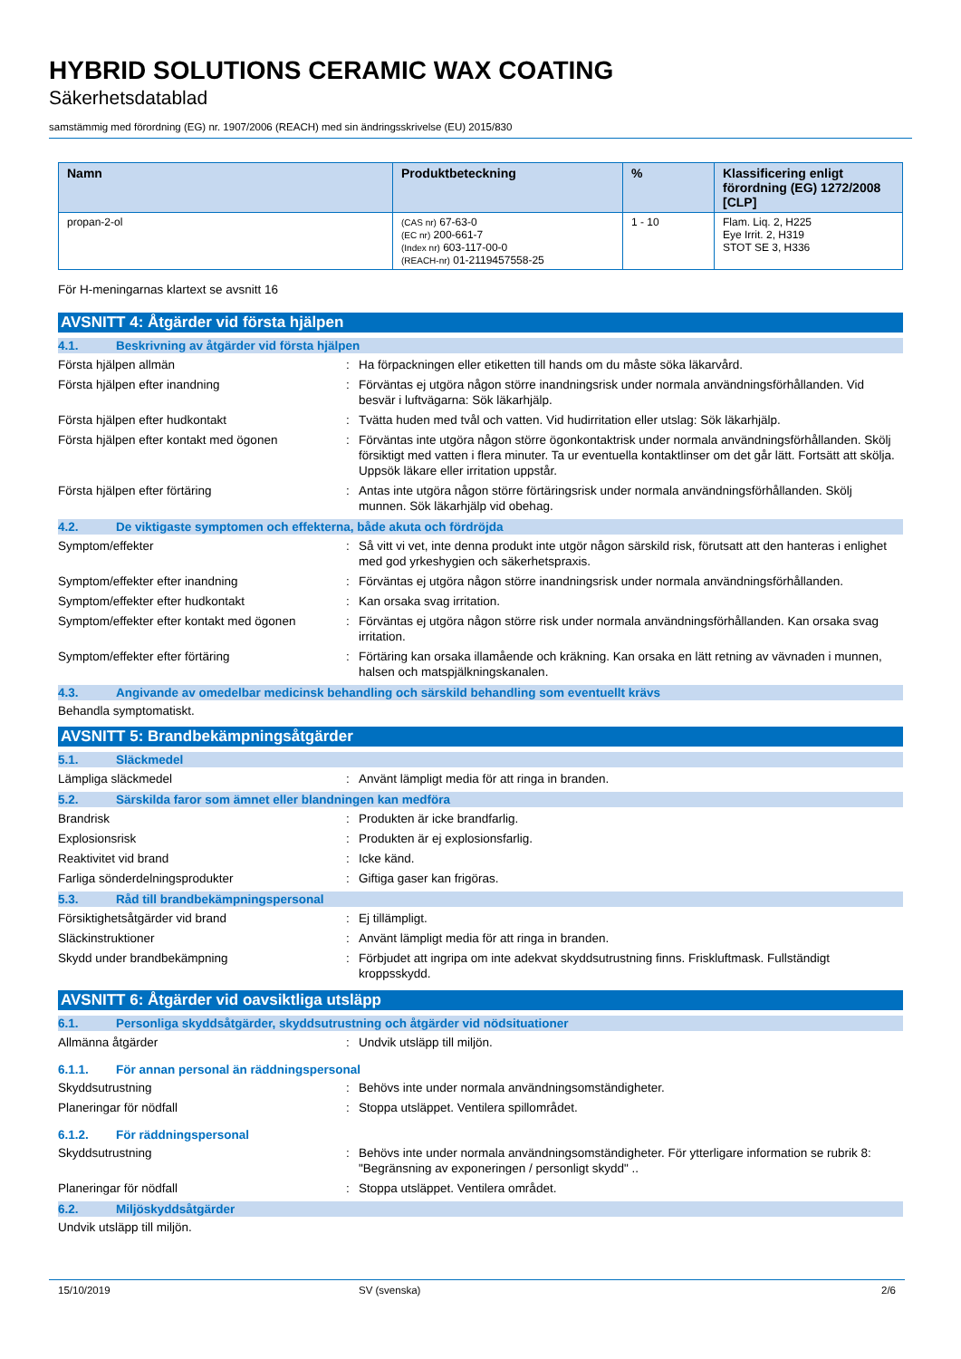HYBRID SOLUTIONS CERAMIC WAX COATING
Säkerhetsdatablad
samstämmig med förordning (EG) nr. 1907/2006 (REACH) med sin ändringsskrivelse (EU) 2015/830
| Namn | Produktbeteckning | % | Klassificering enligt förordning (EG) 1272/2008 [CLP] |
| --- | --- | --- | --- |
| propan-2-ol | (CAS nr) 67-63-0 (EC nr) 200-661-7 (Index nr) 603-117-00-0 (REACH-nr) 01-2119457558-25 | 1 - 10 | Flam. Liq. 2, H225 Eye Irrit. 2, H319 STOT SE 3, H336 |
För H-meningarnas klartext se avsnitt 16
AVSNITT 4: Åtgärder vid första hjälpen
4.1. Beskrivning av åtgärder vid första hjälpen
Första hjälpen allmän : Ha förpackningen eller etiketten till hands om du måste söka läkarvård.
Första hjälpen efter inandning : Förväntas ej utgöra någon större inandningsrisk under normala användningsförhållanden. Vid besvär i luftvägarna: Sök läkarhjälp.
Första hjälpen efter hudkontakt : Tvätta huden med tvål och vatten. Vid hudirritation eller utslag: Sök läkarhjälp.
Första hjälpen efter kontakt med ögonen : Förväntas inte utgöra någon större ögonkontaktrisk under normala användningsförhållanden. Skölj försiktigt med vatten i flera minuter. Ta ur eventuella kontaktlinser om det går lätt. Fortsätt att skölja. Uppsök läkare eller irritation uppstår.
Första hjälpen efter förtäring : Antas inte utgöra någon större förtäringsrisk under normala användningsförhållanden. Skölj munnen. Sök läkarhjälp vid obehag.
4.2. De viktigaste symptomen och effekterna, både akuta och fördröjda
Symptom/effekter : Så vitt vi vet, inte denna produkt inte utgör någon särskild risk, förutsatt att den hanteras i enlighet med god yrkeshygien och säkerhetspraxis.
Symptom/effekter efter inandning : Förväntas ej utgöra någon större inandningsrisk under normala användningsförhållanden.
Symptom/effekter efter hudkontakt : Kan orsaka svag irritation.
Symptom/effekter efter kontakt med ögonen
: Förväntas ej utgöra någon större risk under normala användningsförhållanden. Kan orsaka svag irritation.
Symptom/effekter efter förtäring : Förtäring kan orsaka illamående och kräkning. Kan orsaka en lätt retning av vävnaden i munnen, halsen och matspjälkningskanalen.
4.3. Angivande av omedelbar medicinsk behandling och särskild behandling som eventuellt krävs
Behandla symptomatiskt.
AVSNITT 5: Brandbekämpningsåtgärder
5.1. Släckmedel
Lämpliga släckmedel : Använt lämpligt media för att ringa in branden.
5.2. Särskilda faror som ämnet eller blandningen kan medföra
Brandrisk : Produkten är icke brandfarlig.
Explosionsrisk : Produkten är ej explosionsfarlig.
Reaktivitet vid brand : Icke känd.
Farliga sönderdelningsprodukter : Giftiga gaser kan frigöras.
5.3. Råd till brandbekämpningspersonal
Försiktighetsåtgärder vid brand : Ej tillämpligt.
Släckinstruktioner : Använt lämpligt media för att ringa in branden.
Skydd under brandbekämpning : Förbjudet att ingripa om inte adekvat skyddsutrustning finns. Friskluftmask. Fullständigt kroppsskydd.
AVSNITT 6: Åtgärder vid oavsiktliga utsläpp
6.1. Personliga skyddsåtgärder, skyddsutrustning och åtgärder vid nödsituationer
Allmänna åtgärder : Undvik utsläpp till miljön.
6.1.1. För annan personal än räddningspersonal
Skyddsutrustning : Behövs inte under normala användningsomständigheter.
Planeringar för nödfall : Stoppa utsläppet. Ventilera spillområdet.
6.1.2. För räddningspersonal
Skyddsutrustning : Behövs inte under normala användningsomständigheter. För ytterligare information se rubrik 8: "Begränsning av exponeringen / personligt skydd" ..
Planeringar för nödfall : Stoppa utsläppet. Ventilera området.
6.2. Miljöskyddsåtgärder
Undvik utsläpp till miljön.
15/10/2019 SV (svenska) 2/6